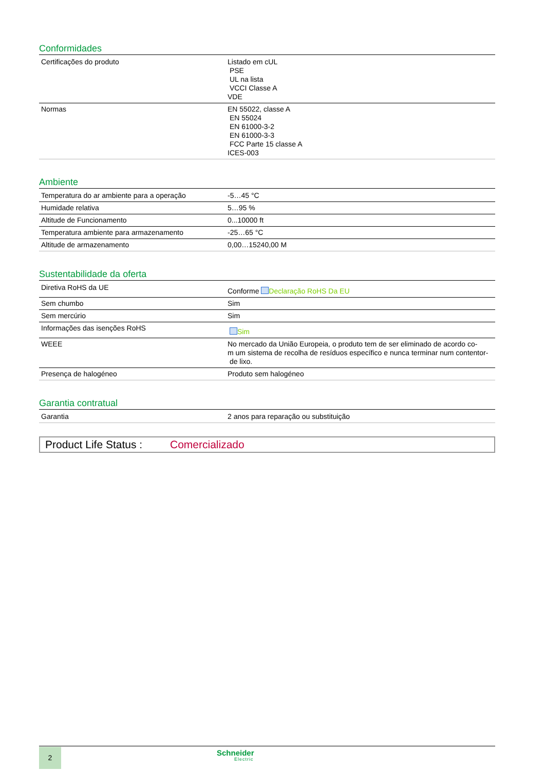Conformidades
| Certificações do produto | Listado em cUL PSE UL na lista VCCI Classe A VDE |
| Normas | EN 55022, classe A EN 55024 EN 61000-3-2 EN 61000-3-3 FCC Parte 15 classe A ICES-003 |
Ambiente
| Temperatura do ar ambiente para a operação | -5…45 °C |
| Humidade relativa | 5…95 % |
| Altitude de Funcionamento | 0...10000 ft |
| Temperatura ambiente para armazenamento | -25…65 °C |
| Altitude de armazenamento | 0,00…15240,00 M |
Sustentabilidade da oferta
| Diretiva RoHS da UE | Conforme Declaração RoHS Da EU |
| Sem chumbo | Sim |
| Sem mercúrio | Sim |
| Informações das isenções RoHS | Sim |
| WEEE | No mercado da União Europeia, o produto tem de ser eliminado de acordo co- m um sistema de recolha de resíduos específico e nunca terminar num contentor- de lixo. |
| Presença de halogéneo | Produto sem halogéneo |
Garantia contratual
| Garantia | 2 anos para reparação ou substituição |
Product Life Status : Comercializado
2 Schneider
Electric